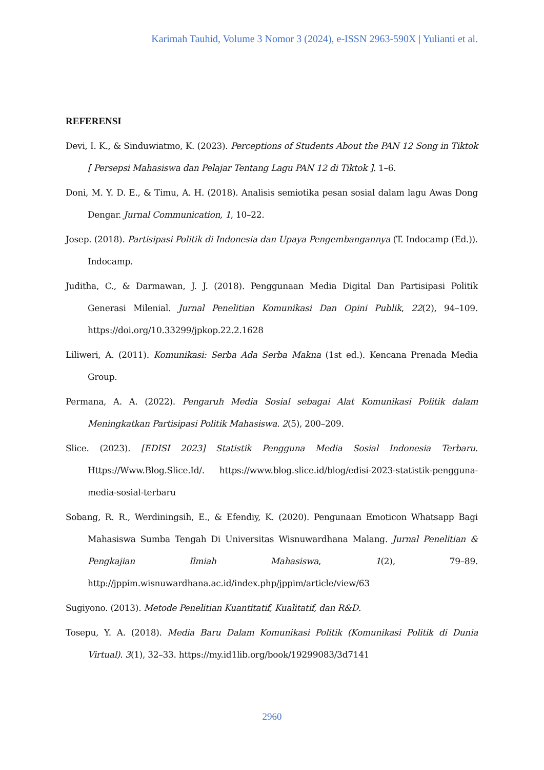Karimah Tauhid, Volume 3 Nomor 3 (2024), e-ISSN 2963-590X | Yulianti et al.
REFERENSI
Devi, I. K., & Sinduwiatmo, K. (2023). Perceptions of Students About the PAN 12 Song in Tiktok [ Persepsi Mahasiswa dan Pelajar Tentang Lagu PAN 12 di Tiktok ]. 1–6.
Doni, M. Y. D. E., & Timu, A. H. (2018). Analisis semiotika pesan sosial dalam lagu Awas Dong Dengar. Jurnal Communication, 1, 10–22.
Josep. (2018). Partisipasi Politik di Indonesia dan Upaya Pengembangannya (T. Indocamp (Ed.)). Indocamp.
Juditha, C., & Darmawan, J. J. (2018). Penggunaan Media Digital Dan Partisipasi Politik Generasi Milenial. Jurnal Penelitian Komunikasi Dan Opini Publik, 22(2), 94–109. https://doi.org/10.33299/jpkop.22.2.1628
Liliweri, A. (2011). Komunikasi: Serba Ada Serba Makna (1st ed.). Kencana Prenada Media Group.
Permana, A. A. (2022). Pengaruh Media Sosial sebagai Alat Komunikasi Politik dalam Meningkatkan Partisipasi Politik Mahasiswa. 2(5), 200–209.
Slice. (2023). [EDISI 2023] Statistik Pengguna Media Sosial Indonesia Terbaru. Https://Www.Blog.Slice.Id/. https://www.blog.slice.id/blog/edisi-2023-statistik-pengguna-media-sosial-terbaru
Sobang, R. R., Werdiningsih, E., & Efendiy, K. (2020). Pengunaan Emoticon Whatsapp Bagi Mahasiswa Sumba Tengah Di Universitas Wisnuwardhana Malang. Jurnal Penelitian & Pengkajian Ilmiah Mahasiswa, 1(2), 79–89. http://jppim.wisnuwardhana.ac.id/index.php/jppim/article/view/63
Sugiyono. (2013). Metode Penelitian Kuantitatif, Kualitatif, dan R&D.
Tosepu, Y. A. (2018). Media Baru Dalam Komunikasi Politik (Komunikasi Politik di Dunia Virtual). 3(1), 32–33. https://my.id1lib.org/book/19299083/3d7141
2960